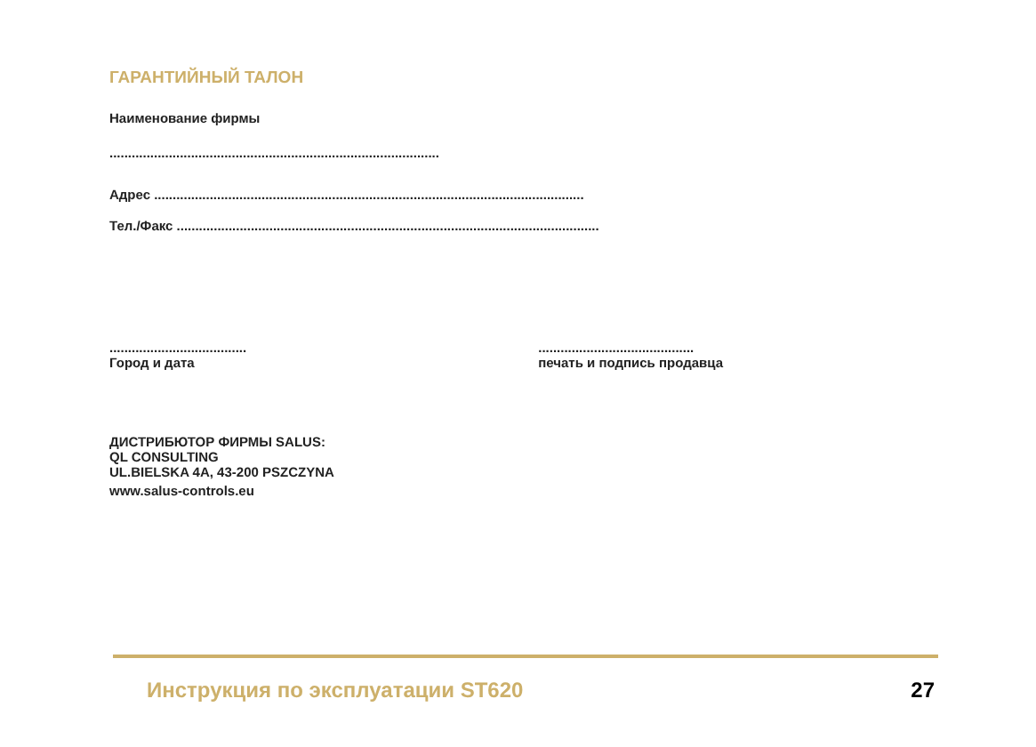ГАРАНТИЙНЫЙ ТАЛОН
Наименование фирмы
.........................................................................................
Адрес ....................................................................................................................
Тел./Факс ..................................................................................................................
.....................................
Город и дата
..........................................
печать и подпись продавца
ДИСТРИБЮТОР ФИРМЫ SALUS:
QL CONSULTING
UL.BIELSKA 4A, 43-200 PSZCZYNA
www.salus-controls.eu
Инструкция по эксплуатации ST620 27